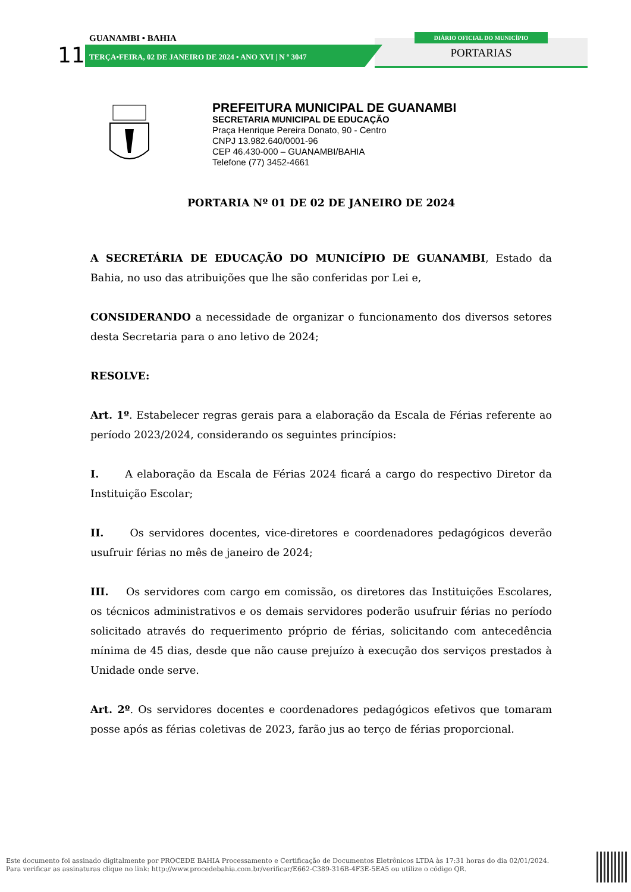GUANAMBI • BAHIA
11
TERÇA•FEIRA, 02 DE JANEIRO DE 2024 • ANO XVI | N º 3047
DIÁRIO OFICIAL DO MUNICÍPIO
PORTARIAS
PREFEITURA MUNICIPAL DE GUANAMBI
SECRETARIA MUNICIPAL DE EDUCAÇÃO
Praça Henrique Pereira Donato, 90 - Centro
CNPJ 13.982.640/0001-96
CEP 46.430-000 – GUANAMBI/BAHIA
Telefone (77) 3452-4661
PORTARIA Nº 01 DE 02 DE JANEIRO DE 2024
A SECRETÁRIA DE EDUCAÇÃO DO MUNICÍPIO DE GUANAMBI, Estado da Bahia, no uso das atribuições que lhe são conferidas por Lei e,
CONSIDERANDO a necessidade de organizar o funcionamento dos diversos setores desta Secretaria para o ano letivo de 2024;
RESOLVE:
Art. 1º. Estabelecer regras gerais para a elaboração da Escala de Férias referente ao período 2023/2024, considerando os seguintes princípios:
I. A elaboração da Escala de Férias 2024 ficará a cargo do respectivo Diretor da Instituição Escolar;
II. Os servidores docentes, vice-diretores e coordenadores pedagógicos deverão usufruir férias no mês de janeiro de 2024;
III. Os servidores com cargo em comissão, os diretores das Instituições Escolares, os técnicos administrativos e os demais servidores poderão usufruir férias no período solicitado através do requerimento próprio de férias, solicitando com antecedência mínima de 45 dias, desde que não cause prejuízo à execução dos serviços prestados à Unidade onde serve.
Art. 2º. Os servidores docentes e coordenadores pedagógicos efetivos que tomaram posse após as férias coletivas de 2023, farão jus ao terço de férias proporcional.
Este documento foi assinado digitalmente por PROCEDE BAHIA Processamento e Certificação de Documentos Eletrônicos LTDA às 17:31 horas do dia 02/01/2024.
Para verificar as assinaturas clique no link: http://www.procedebahia.com.br/verificar/E662-C389-316B-4F3E-5EA5 ou utilize o código QR.